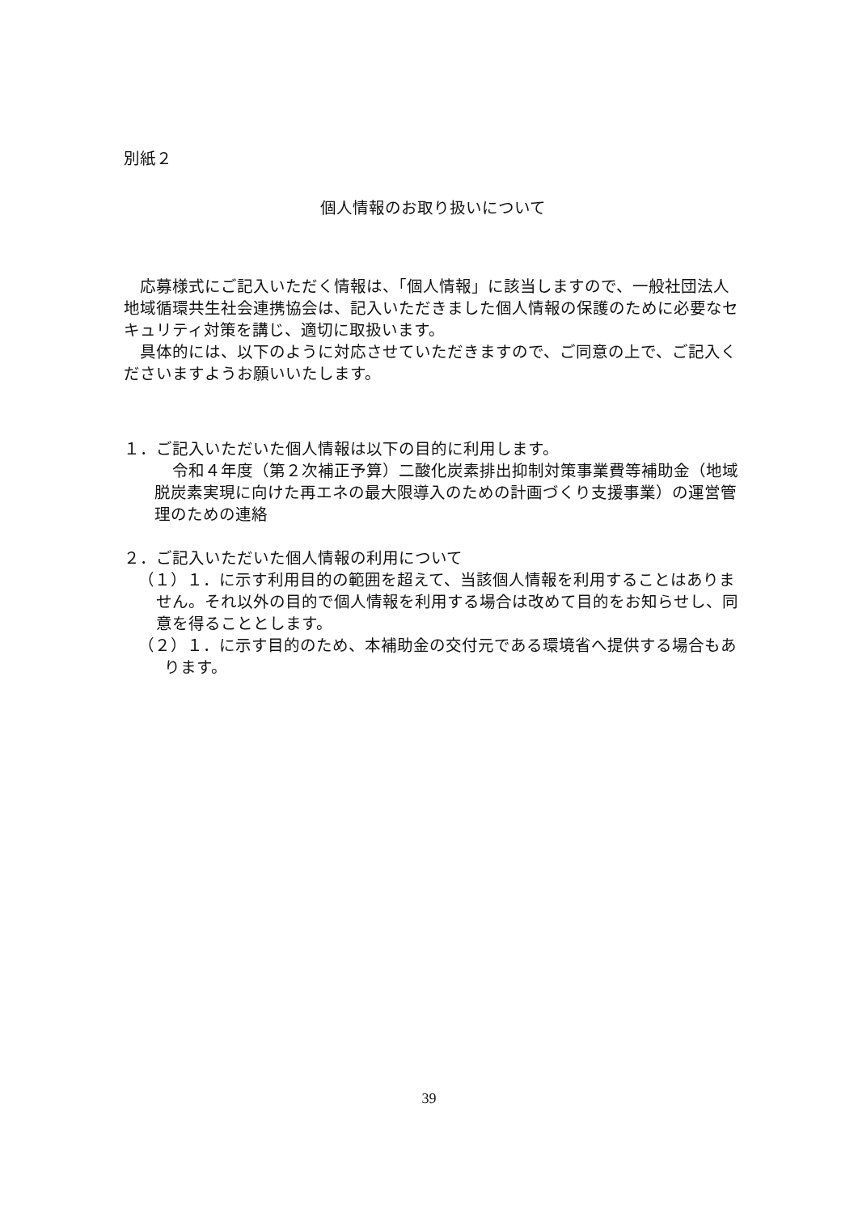別紙２
個人情報のお取り扱いについて
応募様式にご記入いただく情報は、「個人情報」に該当しますので、一般社団法人地域循環共生社会連携協会は、記入いただきました個人情報の保護のために必要なセキュリティ対策を講じ、適切に取扱います。
具体的には、以下のように対応させていただきますので、ご同意の上で、ご記入くださいますようお願いいたします。
１．ご記入いただいた個人情報は以下の目的に利用します。
令和４年度（第２次補正予算）二酸化炭素排出抑制対策事業費等補助金（地域脱炭素実現に向けた再エネの最大限導入のための計画づくり支援事業）の運営管理のための連絡
２．ご記入いただいた個人情報の利用について
（１）１．に示す利用目的の範囲を超えて、当該個人情報を利用することはありません。それ以外の目的で個人情報を利用する場合は改めて目的をお知らせし、同意を得ることとします。
（２）１．に示す目的のため、本補助金の交付元である環境省へ提供する場合もあります。
39